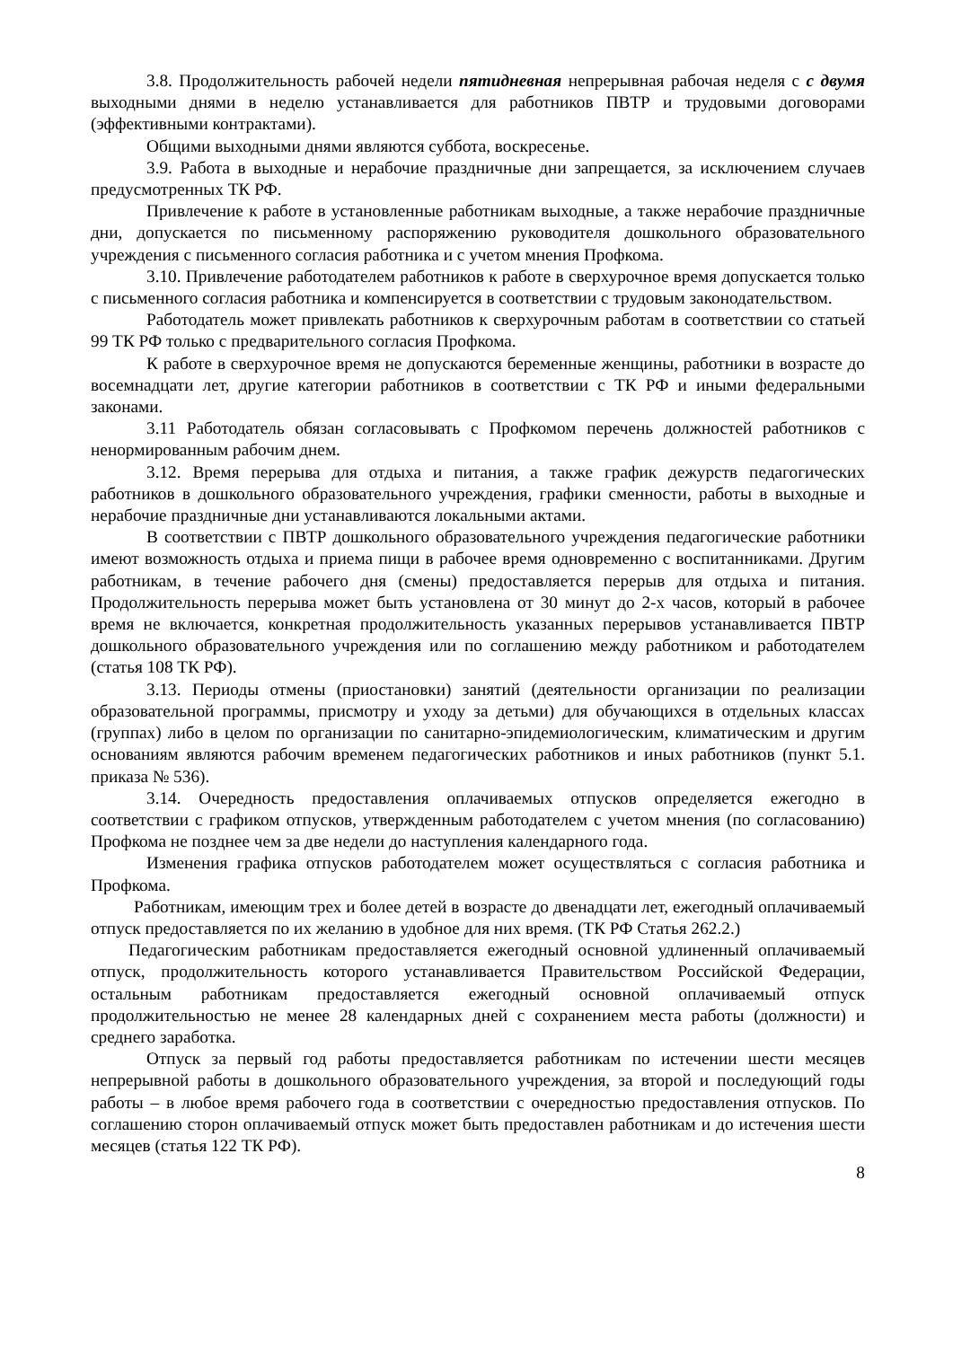3.8. Продолжительность рабочей недели пятидневная непрерывная рабочая неделя с с двумя выходными днями в неделю устанавливается для работников ПВТР и трудовыми договорами (эффективными контрактами).
Общими выходными днями являются суббота, воскресенье.
3.9. Работа в выходные и нерабочие праздничные дни запрещается, за исключением случаев предусмотренных ТК РФ.
Привлечение к работе в установленные работникам выходные, а также нерабочие праздничные дни, допускается по письменному распоряжению руководителя дошкольного образовательного учреждения с письменного согласия работника и с учетом мнения Профкома.
3.10. Привлечение работодателем работников к работе в сверхурочное время допускается только с письменного согласия работника и компенсируется в соответствии с трудовым законодательством.
Работодатель может привлекать работников к сверхурочным работам в соответствии со статьей 99 ТК РФ только с предварительного согласия Профкома.
К работе в сверхурочное время не допускаются беременные женщины, работники в возрасте до восемнадцати лет, другие категории работников в соответствии с ТК РФ и иными федеральными законами.
3.11 Работодатель обязан согласовывать с Профкомом перечень должностей работников с ненормированным рабочим днем.
3.12. Время перерыва для отдыха и питания, а также график дежурств педагогических работников в дошкольного образовательного учреждения, графики сменности, работы в выходные и нерабочие праздничные дни устанавливаются локальными актами.
В соответствии с ПВТР дошкольного образовательного учреждения педагогические работники имеют возможность отдыха и приема пищи в рабочее время одновременно с воспитанниками. Другим работникам, в течение рабочего дня (смены) предоставляется перерыв для отдыха и питания. Продолжительность перерыва может быть установлена от 30 минут до 2-х часов, который в рабочее время не включается, конкретная продолжительность указанных перерывов устанавливается ПВТР дошкольного образовательного учреждения или по соглашению между работником и работодателем (статья 108 ТК РФ).
3.13. Периоды отмены (приостановки) занятий (деятельности организации по реализации образовательной программы, присмотру и уходу за детьми) для обучающихся в отдельных классах (группах) либо в целом по организации по санитарно-эпидемиологическим, климатическим и другим основаниям являются рабочим временем педагогических работников и иных работников (пункт 5.1. приказа № 536).
3.14. Очередность предоставления оплачиваемых отпусков определяется ежегодно в соответствии с графиком отпусков, утвержденным работодателем с учетом мнения (по согласованию) Профкома не позднее чем за две недели до наступления календарного года.
Изменения графика отпусков работодателем может осуществляться с согласия работника и Профкома.
Работникам, имеющим трех и более детей в возрасте до двенадцати лет, ежегодный оплачиваемый отпуск предоставляется по их желанию в удобное для них время. (ТК РФ Статья 262.2.)
Педагогическим работникам предоставляется ежегодный основной удлиненный оплачиваемый отпуск, продолжительность которого устанавливается Правительством Российской Федерации, остальным работникам предоставляется ежегодный основной оплачиваемый отпуск продолжительностью не менее 28 календарных дней с сохранением места работы (должности) и среднего заработка.
Отпуск за первый год работы предоставляется работникам по истечении шести месяцев непрерывной работы в дошкольного образовательного учреждения, за второй и последующий годы работы – в любое время рабочего года в соответствии с очередностью предоставления отпусков. По соглашению сторон оплачиваемый отпуск может быть предоставлен работникам и до истечения шести месяцев (статья 122 ТК РФ).
8